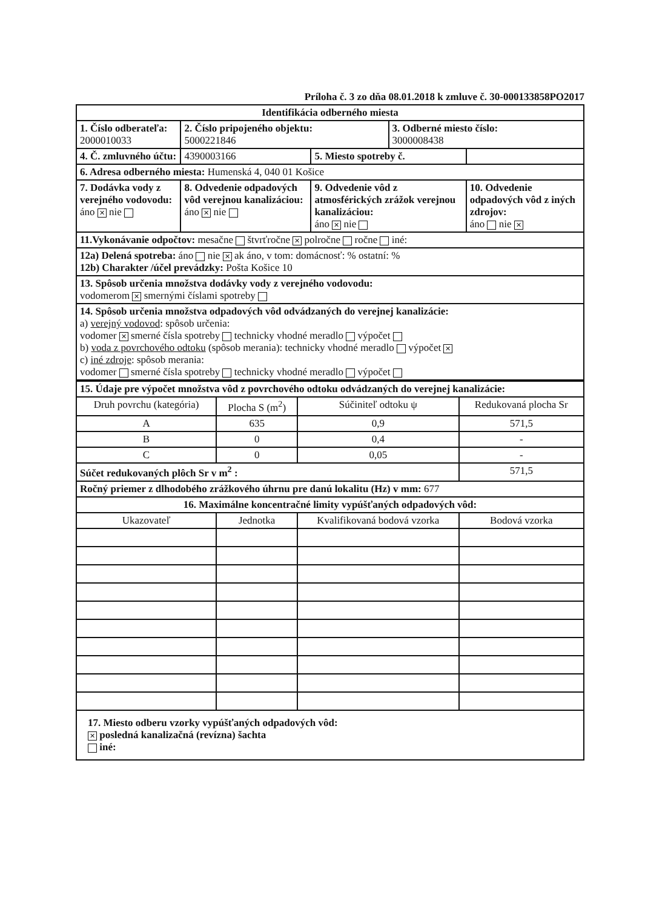Príloha č. 3 zo dňa 08.01.2018 k zmluve č. 30-000133858PO2017
| Identifikácia odberného miesta | | | | | |
| 1. Číslo odberateľa: 2000010033 | | 2. Číslo pripojeného objektu: 5000221846 | | 3. Odberné miesto číslo: 3000008438 | |
| 4. Č. zmluvného účtu: | | 4390003166 | 5. Miesto spotreby č. | | |
| 6. Adresa odberného miesta: Humenská 4, 040 01 Košice | | | | | |
| 7. Dodávka vody z verejného vodovodu: áno ✕ nie | 8. Odvedenie odpadových vôd verejnou kanalizáciou: áno ✕ nie | | 9. Odvedenie vôd z atmosférických zrážok verejnou kanalizáciou: áno ✕ nie | | 10. Odvedenie odpadových vôd z iných zdrojov: áno nie ✕ |
| 11.Vykonávanie odpočtov: mesačne štvrťročne ✕ polročne ročne iné: | | | | | |
| 12a) Delená spotreba: áno nie ✕ ak áno, v tom: domácnosť: % ostatní: % 12b) Charakter /účel prevádzky: Pošta Košice 10 | | | | | |
| 13. Spôsob určenia množstva dodávky vody z verejného vodovodu: vodomerom ✕ smernými číslami spotreby | | | | | |
| 14. Spôsob určenia množstva odpadových vôd odvádzaných do verejnej kanalizácie: a) verejný vodovod : spôsob určenia: vodomer ✕ smerné čísla spotreby technicky vhodné meradlo výpočet b) voda z povrchového odtoku (spôsob merania): technicky vhodné meradlo výpočet ✕ c) iné zdroje : spôsob merania: vodomer smerné čísla spotreby technicky vhodné meradlo výpočet | | | | | |
| 15. Údaje pre výpočet množstva vôd z povrchového odtoku odvádzaných do verejnej kanalizácie: | | | |
| Druh povrchu (kategória) | Plocha S (m<sup>2</sup>) | Súčiniteľ odtoku ψ | Redukovaná plocha Sr |
| A | 635 | 0,9 | 571,5 |
| B | 0 | 0,4 | - |
| C | 0 | 0,05 | - |
| Súčet redukovaných plôch Sr v m<sup>2</sup> : | | | 571,5 |
| Ročný priemer z dlhodobého zrážkového úhrnu pre danú lokalitu (Hz) v mm: 677 | | | |
| 16. Maximálne koncentračné limity vypúšťaných odpadových vôd: | | | |
| Ukazovateľ | Jednotka | Kvalifikovaná bodová vzorka | Bodová vzorka |
| 17. Miesto odberu vzorky vypúšťaných odpadových vôd: ✕ posledná kanalizačná (revízna) šachta iné: | | | |